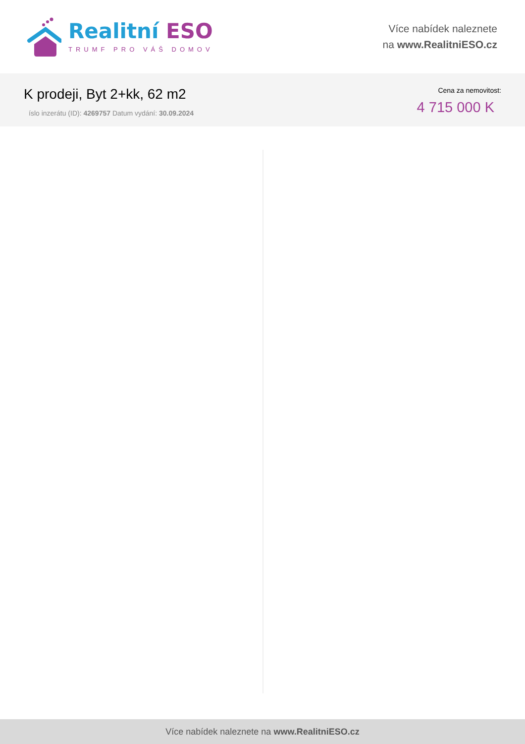Realitní ESO
TRUMF PRO VÁŠ DOMOV
Více nabídek naleznete
na www.RealitniESO.cz
K prodeji, Byt 2+kk, 62 m2
íslo inzerátu (ID): 4269757 Datum vydání: 30.09.2024
Cena za nemovitost:
4 715 000 K
Více nabídek naleznete na www.RealitniESO.cz